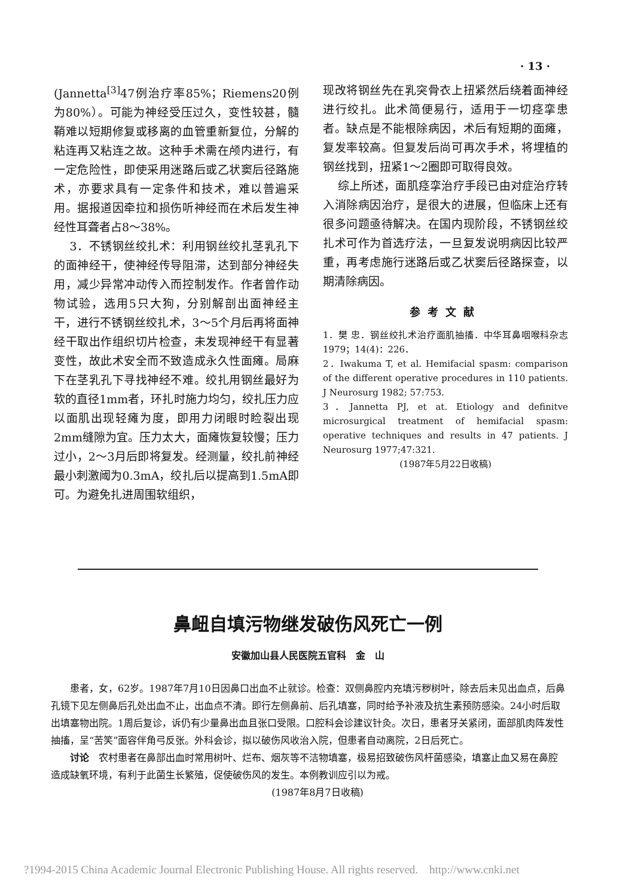· 13 ·
(Jannetta<sup>[3]</sup>47例治疗率85%；Riemens20例为80%）。可能为神经受压过久，变性较甚，髓鞘难以短期修复或移离的血管重新复位，分解的粘连再又粘连之故。这种手术需在颅内进行，有一定危险性，即使采用迷路后或乙状窦后径路施术，亦要求具有一定条件和技术，难以普遍采用。据报道因牵拉和损伤听神经而在术后发生神经性耳聋者占8～38%。
3．不锈钢丝绞扎术：利用钢丝绞扎茎乳孔下的面神经干，使神经传导阻滞，达到部分神经失用，减少异常冲动传入而控制发作。作者曾作动物试验，选用5只大狗，分别解剖出面神经主干，进行不锈钢丝绞扎术，3～5个月后再将面神经干取出作组织切片检查，未发现神经干有显著变性，故此术安全而不致造成永久性面瘫。局麻下在茎乳孔下寻找神经不难。绞扎用钢丝最好为软的直径1mm者，环扎时施力均匀，绞扎压力应以面肌出现轻瘫为度，即用力闭眼时睑裂出现2mm缝隙为宜。压力太大，面瘫恢复较慢；压力过小，2～3月后即将复发。经测量，绞扎前神经最小刺激阈为0.3mA，绞扎后以提高到1.5mA即可。为避免扎进周围软组织，
现改将钢丝先在乳突骨衣上扭紧然后绕着面神经进行绞扎。此术简便易行，适用于一切痉挛患者。缺点是不能根除病因，术后有短期的面瘫，复发率较高。但复发后尚可再次手术，将埋植的钢丝找到，扭紧1～2圈即可取得良效。
综上所述，面肌痉挛治疗手段已由对症治疗转入消除病因治疗，是很大的进展，但临床上还有很多问题亟待解决。在国内现阶段，不锈钢丝绞扎术可作为首选疗法，一旦复发说明病因比较严重，再考虑施行迷路后或乙状窦后径路探查，以期清除病因。
参考文献
1．樊 忠．钢丝绞扎术治疗面肌抽搐．中华耳鼻咽喉科杂志 1979；14(4)：226．
2．Iwakuma T, et al. Hemifacial spasm: comparison of the different operative procedures in 110 patients. J Neurosurg 1982; 57:753.
3．Jannetta PJ, et at. Etiology and definitve microsurgical treatment of hemifacial spasm: operative techniques and results in 47 patients. J Neurosurg 1977;47:321.
(1987年5月22日收稿)
鼻衄自填污物继发破伤风死亡一例
安徽加山县人民医院五官科　金　山
患者，女，62岁。1987年7月10日因鼻口出血不止就诊。检查：双侧鼻腔内充填污秽树叶，除去后未见出血点，后鼻孔镜下见左侧鼻后孔处出血不止，出血点不清。即行左侧鼻前、后孔填塞，同时给予补液及抗生素预防感染。24小时后取出填塞物出院。1周后复诊，诉仍有少量鼻出血且张口受限。口腔科会诊建议针灸。次日，患者牙关紧闭，面部肌肉阵发性抽搐，呈“苦笑”面容伴角弓反张。外科会诊，拟以破伤风收治入院，但患者自动离院，2日后死亡。
讨论　农村患者在鼻部出血时常用树叶、烂布、烟灰等不洁物填塞，极易招致破伤风杆菌感染，填塞止血又易在鼻腔造成缺氧环境，有利于此菌生长繁殖，促使破伤风的发生。本例教训应引以为戒。
(1987年8月7日收稿)
?1994-2015 China Academic Journal Electronic Publishing House. All rights reserved. http://www.cnki.net